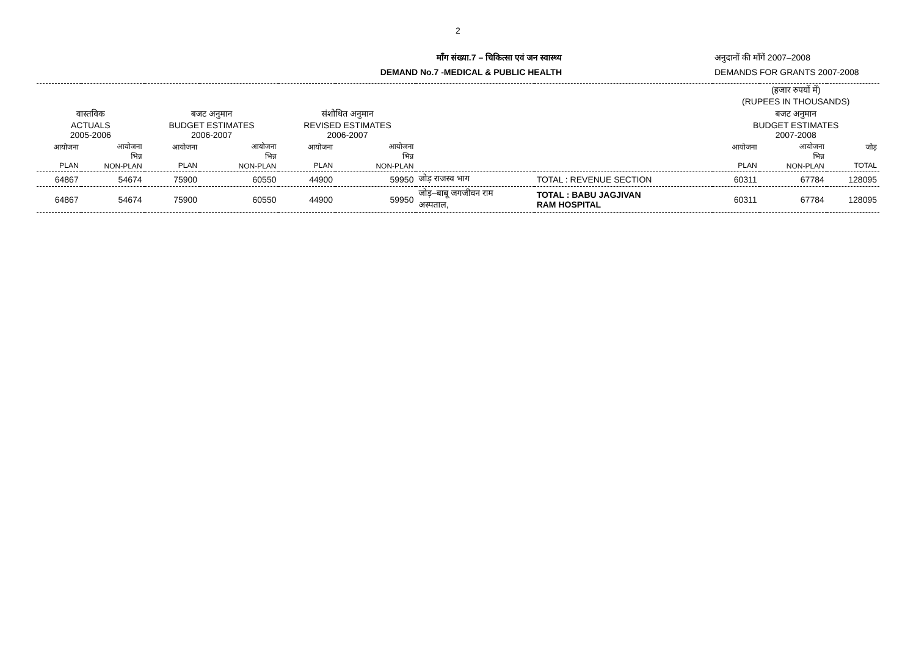2
माँग संख्या.7 – चिकित्सा एवं जन स्वास्थ्य
DEMAND No.7 -MEDICAL & PUBLIC HEALTH
अनुदानों की माँगें 2007–2008
DEMANDS FOR GRANTS 2007-2008
| | | | | | | | | (हजार रुपयों में) (RUPEES IN THOUSANDS) | | |
| --- | --- | --- | --- | --- | --- | --- | --- | --- | --- | --- |
| वास्तविक ACTUALS 2005-2006 | | बजट अनुमान BUDGET ESTIMATES 2006-2007 | | संशोधित अनुमान REVISED ESTIMATES 2006-2007 | | | | बजट अनुमान BUDGET ESTIMATES 2007-2008 | | |
| आयोजना PLAN | आयोजना भिन्न NON-PLAN | आयोजना PLAN | आयोजना भिन्न NON-PLAN | आयोजना PLAN | आयोजना भिन्न NON-PLAN | | | आयोजना PLAN | आयोजना भिन्न NON-PLAN | जोड़ TOTAL |
| 64867 | 54674 | 75900 | 60550 | 44900 | 59950 | जोड़ राजस्व भाग | TOTAL : REVENUE SECTION | 60311 | 67784 | 128095 |
| 64867 | 54674 | 75900 | 60550 | 44900 | 59950 | जोड़–बाबू जगजीवन राम अस्पताल, | TOTAL : BABU JAGJIVAN RAM HOSPITAL | 60311 | 67784 | 128095 |